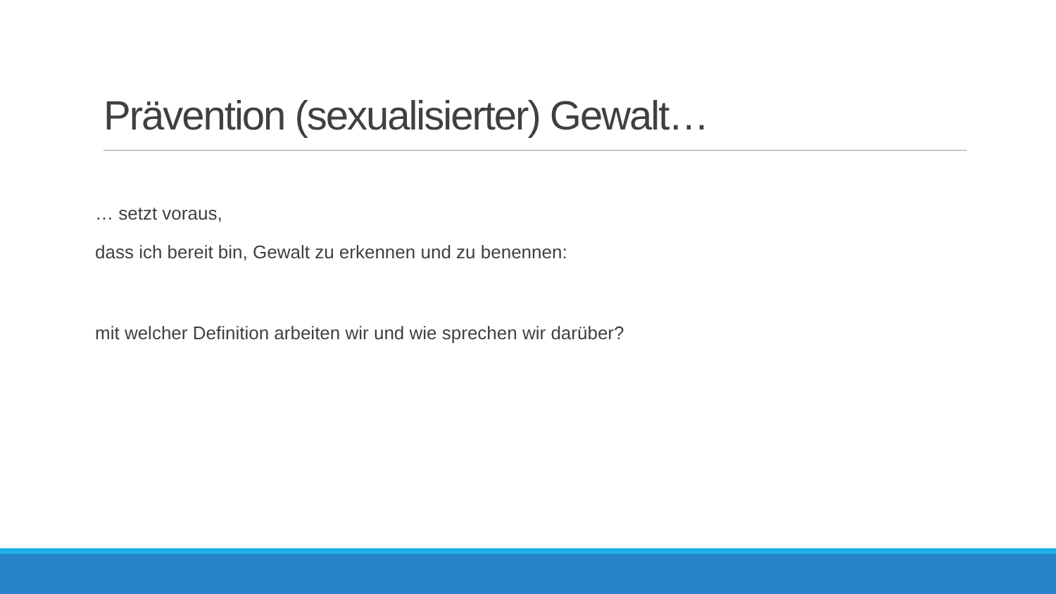Prävention (sexualisierter) Gewalt…
… setzt voraus,
dass ich bereit bin, Gewalt zu erkennen und zu benennen:
mit welcher Definition arbeiten wir und wie sprechen wir darüber?